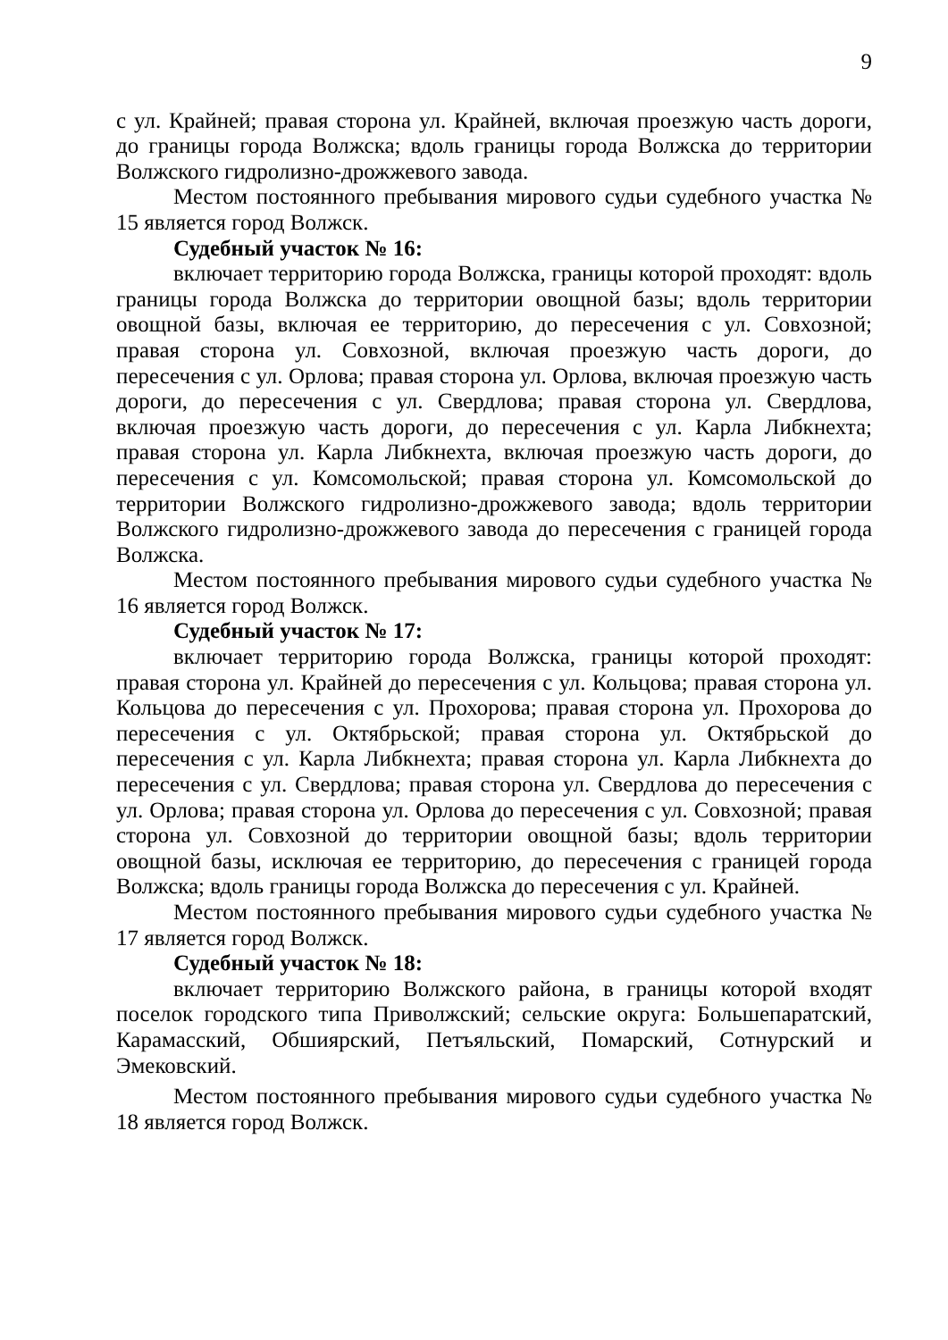9
с ул. Крайней; правая сторона ул. Крайней, включая проезжую часть дороги, до границы города Волжска; вдоль границы города Волжска до территории Волжского гидролизно-дрожжевого завода.
Местом постоянного пребывания мирового судьи судебного участка № 15 является город Волжск.
Судебный участок № 16:
включает территорию города Волжска, границы которой проходят: вдоль границы города Волжска до территории овощной базы; вдоль территории овощной базы, включая ее территорию, до пересечения с ул. Совхозной; правая сторона ул. Совхозной, включая проезжую часть дороги, до пересечения с ул. Орлова; правая сторона ул. Орлова, включая проезжую часть дороги, до пересечения с ул. Свердлова; правая сторона ул. Свердлова, включая проезжую часть дороги, до пересечения с ул. Карла Либкнехта; правая сторона ул. Карла Либкнехта, включая проезжую часть дороги, до пересечения с ул. Комсомольской; правая сторона ул. Комсомольской до территории Волжского гидролизно-дрожжевого завода; вдоль территории Волжского гидролизно-дрожжевого завода до пересечения с границей города Волжска.
Местом постоянного пребывания мирового судьи судебного участка № 16 является город Волжск.
Судебный участок № 17:
включает территорию города Волжска, границы которой проходят: правая сторона ул. Крайней до пересечения с ул. Кольцова; правая сторона ул. Кольцова до пересечения с ул. Прохорова; правая сторона ул. Прохорова до пересечения с ул. Октябрьской; правая сторона ул. Октябрьской до пересечения с ул. Карла Либкнехта; правая сторона ул. Карла Либкнехта до пересечения с ул. Свердлова; правая сторона ул. Свердлова до пересечения с ул. Орлова; правая сторона ул. Орлова до пересечения с ул. Совхозной; правая сторона ул. Совхозной до территории овощной базы; вдоль территории овощной базы, исключая ее территорию, до пересечения с границей города Волжска; вдоль границы города Волжска до пересечения с ул. Крайней.
Местом постоянного пребывания мирового судьи судебного участка № 17 является город Волжск.
Судебный участок № 18:
включает территорию Волжского района, в границы которой входят поселок городского типа Приволжский; сельские округа: Большепаратский, Карамасский, Обшиярский, Петъяльский, Помарский, Сотнурский и Эмековский.
Местом постоянного пребывания мирового судьи судебного участка № 18 является город Волжск.